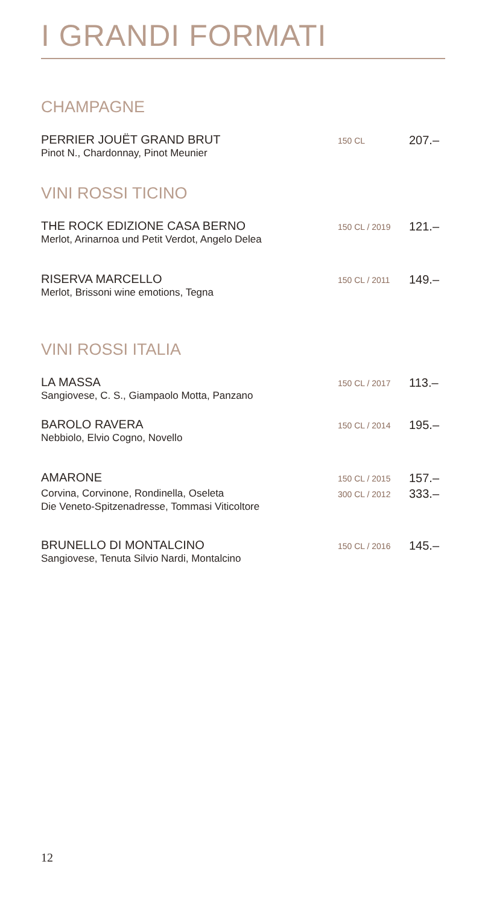I GRANDI FORMATI
CHAMPAGNE
PERRIER JOUËT GRAND BRUT
Pinot N., Chardonnay, Pinot Meunier
150 CL
207.–
VINI ROSSI TICINO
THE ROCK EDIZIONE CASA BERNO
Merlot, Arinarnoa und Petit Verdot, Angelo Delea
150 CL / 2019
121.–
RISERVA MARCELLO
Merlot, Brissoni wine emotions, Tegna
150 CL / 2011
149.–
VINI ROSSI ITALIA
LA MASSA
Sangiovese, C. S., Giampaolo Motta, Panzano
150 CL / 2017
113.–
BAROLO RAVERA
Nebbiolo, Elvio Cogno, Novello
150 CL / 2014
195.–
AMARONE
Corvina, Corvinone, Rondinella, Oseleta
Die Veneto-Spitzenadresse, Tommasi Viticoltore
150 CL / 2015
300 CL / 2012
157.–
333.–
BRUNELLO DI MONTALCINO
Sangiovese, Tenuta Silvio Nardi, Montalcino
150 CL / 2016
145.–
12